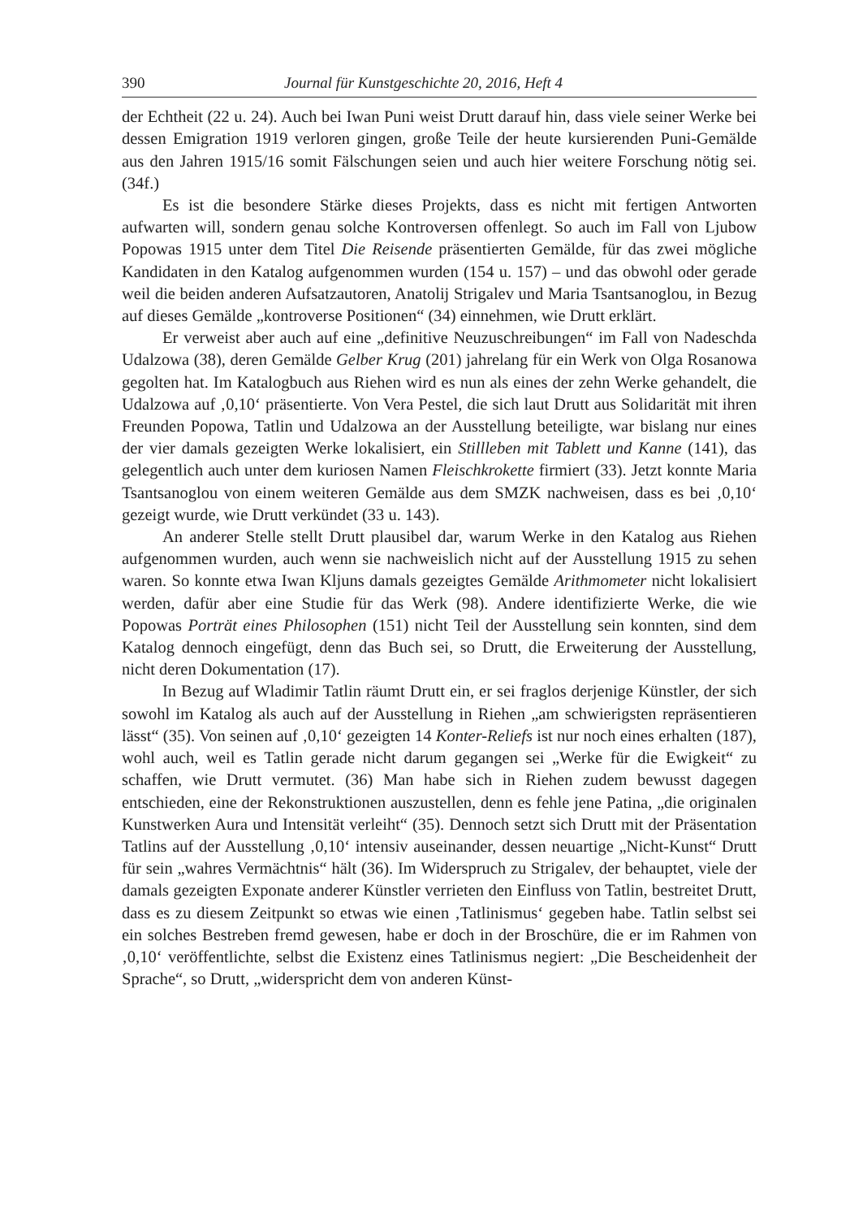390 Journal für Kunstgeschichte 20, 2016, Heft 4
der Echtheit (22 u. 24). Auch bei Iwan Puni weist Drutt darauf hin, dass viele seiner Werke bei dessen Emigration 1919 verloren gingen, große Teile der heute kursierenden Puni-Gemälde aus den Jahren 1915/16 somit Fälschungen seien und auch hier weitere Forschung nötig sei. (34f.)
Es ist die besondere Stärke dieses Projekts, dass es nicht mit fertigen Antworten aufwarten will, sondern genau solche Kontroversen offenlegt. So auch im Fall von Ljubow Popowas 1915 unter dem Titel Die Reisende präsentierten Gemälde, für das zwei mögliche Kandidaten in den Katalog aufgenommen wurden (154 u. 157) – und das obwohl oder gerade weil die beiden anderen Aufsatzautoren, Anatolij Strigalev und Maria Tsantsanoglou, in Bezug auf dieses Gemälde „kontroverse Positionen“ (34) einnehmen, wie Drutt erklärt.
Er verweist aber auch auf eine „definitive Neuzuschreibungen“ im Fall von Nadeschda Udalzowa (38), deren Gemälde Gelber Krug (201) jahrelang für ein Werk von Olga Rosanowa gegolten hat. Im Katalogbuch aus Riehen wird es nun als eines der zehn Werke gehandelt, die Udalzowa auf ‚0,10‘ präsentierte. Von Vera Pestel, die sich laut Drutt aus Solidarität mit ihren Freunden Popowa, Tatlin und Udalzowa an der Ausstellung beteiligte, war bislang nur eines der vier damals gezeigten Werke lokalisiert, ein Stillleben mit Tablett und Kanne (141), das gelegentlich auch unter dem kuriosen Namen Fleischkrokette firmiert (33). Jetzt konnte Maria Tsantsanoglou von einem weiteren Gemälde aus dem SMZK nachweisen, dass es bei ‚0,10‘ gezeigt wurde, wie Drutt verkündet (33 u. 143).
An anderer Stelle stellt Drutt plausibel dar, warum Werke in den Katalog aus Riehen aufgenommen wurden, auch wenn sie nachweislich nicht auf der Ausstellung 1915 zu sehen waren. So konnte etwa Iwan Kljuns damals gezeigtes Gemälde Arithmometer nicht lokalisiert werden, dafür aber eine Studie für das Werk (98). Andere identifizierte Werke, die wie Popowas Porträt eines Philosophen (151) nicht Teil der Ausstellung sein konnten, sind dem Katalog dennoch eingefügt, denn das Buch sei, so Drutt, die Erweiterung der Ausstellung, nicht deren Dokumentation (17).
In Bezug auf Wladimir Tatlin räumt Drutt ein, er sei fraglos derjenige Künstler, der sich sowohl im Katalog als auch auf der Ausstellung in Riehen „am schwierigsten repräsentieren lässt“ (35). Von seinen auf ‚0,10‘ gezeigten 14 Konter-Reliefs ist nur noch eines erhalten (187), wohl auch, weil es Tatlin gerade nicht darum gegangen sei „Werke für die Ewigkeit“ zu schaffen, wie Drutt vermutet. (36) Man habe sich in Riehen zudem bewusst dagegen entschieden, eine der Rekonstruktionen auszustellen, denn es fehle jene Patina, „die originalen Kunstwerken Aura und Intensität verleiht“ (35). Dennoch setzt sich Drutt mit der Präsentation Tatlins auf der Ausstellung ‚0,10‘ intensiv auseinander, dessen neuartige „Nicht-Kunst“ Drutt für sein „wahres Vermächtnis“ hält (36). Im Widerspruch zu Strigalev, der behauptet, viele der damals gezeigten Exponate anderer Künstler verrieten den Einfluss von Tatlin, bestreitet Drutt, dass es zu diesem Zeitpunkt so etwas wie einen ‚Tatlinismus‘ gegeben habe. Tatlin selbst sei ein solches Bestreben fremd gewesen, habe er doch in der Broschüre, die er im Rahmen von ‚0,10‘ veröffentlichte, selbst die Existenz eines Tatlinismus negiert: „Die Bescheidenheit der Sprache“, so Drutt, „widerspricht dem von anderen Künst-